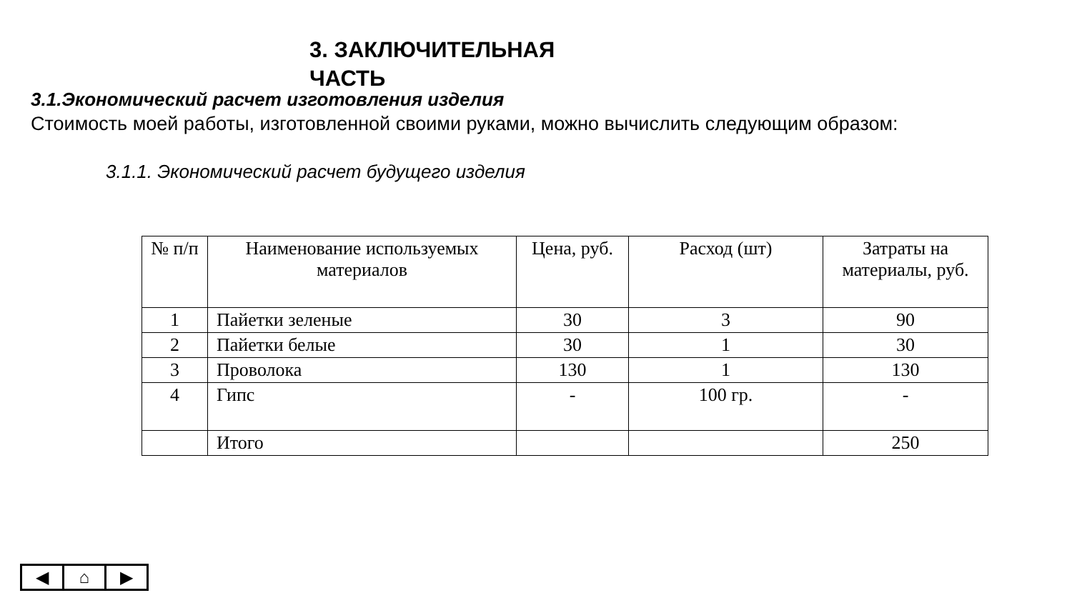3. ЗАКЛЮЧИТЕЛЬНАЯ
ЧАСТЬ
3.1.Экономический расчет изготовления изделия
Стоимость моей работы, изготовленной своими руками, можно вычислить следующим образом:
3.1.1. Экономический расчет будущего изделия
| № п/п | Наименование используемых материалов | Цена, руб. | Расход (шт) | Затраты на материалы, руб. |
| --- | --- | --- | --- | --- |
| 1 | Пайетки зеленые | 30 | 3 | 90 |
| 2 | Пайетки белые | 30 | 1 | 30 |
| 3 | Проволока | 130 | 1 | 130 |
| 4 | Гипс | - | 100 гр. | - |
| | Итого | | | 250 |
◀ ⌂ ▶